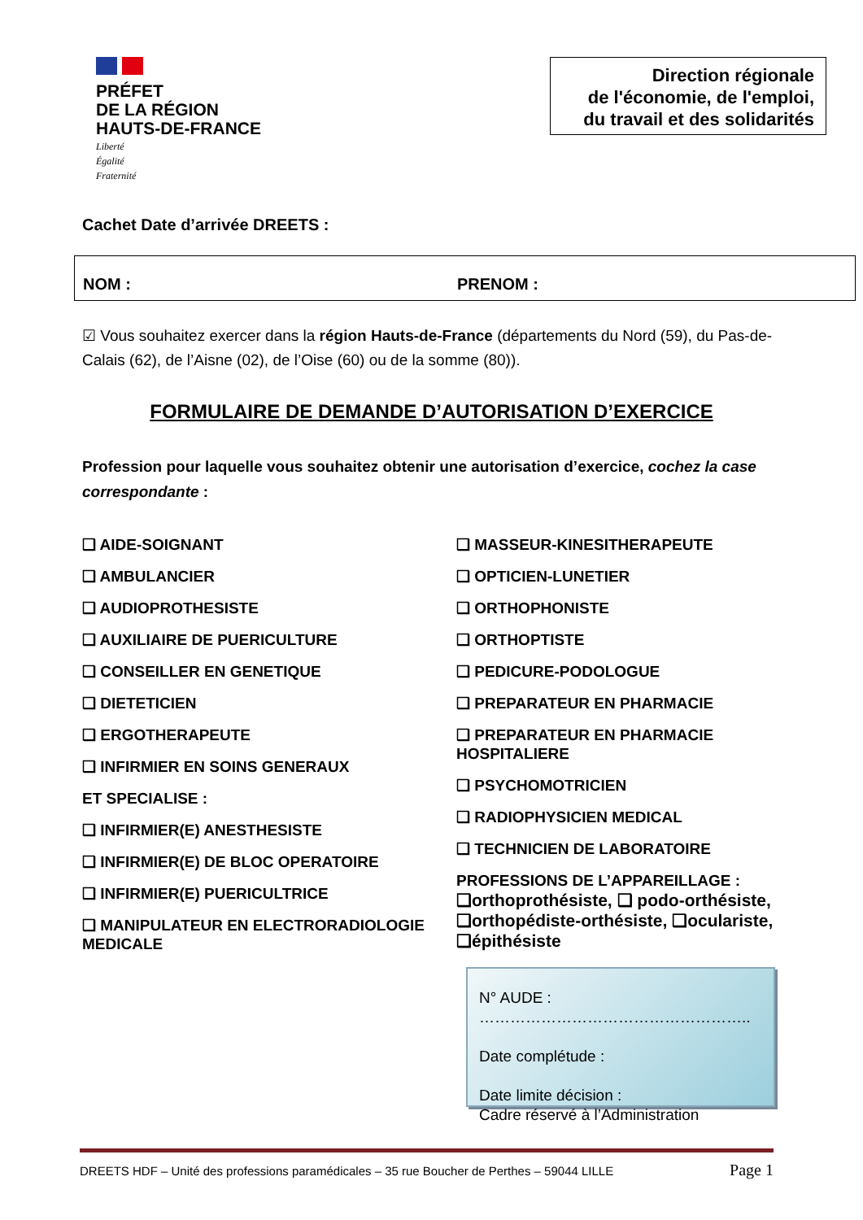PRÉFET
DE LA RÉGION
HAUTS-DE-FRANCE
Liberté
Égalité
Fraternité
Direction régionale
de l'économie, de l'emploi,
du travail et des solidarités
Cachet Date d’arrivée DREETS :
NOM : PRENOM :
☑ Vous souhaitez exercer dans la région Hauts-de-France (départements du Nord (59), du Pas-de-Calais (62), de l’Aisne (02), de l’Oise (60) ou de la somme (80)).
FORMULAIRE DE DEMANDE D’AUTORISATION D’EXERCICE
Profession pour laquelle vous souhaitez obtenir une autorisation d’exercice, cochez la case correspondante :
❑ AIDE-SOIGNANT
❑ AMBULANCIER
❑ AUDIOPROTHESISTE
❑ AUXILIAIRE DE PUERICULTURE
❑ CONSEILLER EN GENETIQUE
❑ DIETETICIEN
❑ ERGOTHERAPEUTE
❑ INFIRMIER EN SOINS GENERAUX
ET SPECIALISE :
❑ INFIRMIER(E) ANESTHESISTE
❑ INFIRMIER(E) DE BLOC OPERATOIRE
❑ INFIRMIER(E) PUERICULTRICE
❑ MANIPULATEUR EN ELECTRORADIOLOGIE MEDICALE
❑ MASSEUR-KINESITHERAPEUTE
❑ OPTICIEN-LUNETIER
❑ ORTHOPHONISTE
❑ ORTHOPTISTE
❑ PEDICURE-PODOLOGUE
❑ PREPARATEUR EN PHARMACIE
❑ PREPARATEUR EN PHARMACIE HOSPITALIERE
❑ PSYCHOMOTRICIEN
❑ RADIOPHYSICIEN MEDICAL
❑ TECHNICIEN DE LABORATOIRE
PROFESSIONS DE L’APPAREILLAGE :
❑orthoprothésiste, ❑ podo-orthésiste, ❑orthopédiste-orthésiste, ❑oculariste, ❑épithésiste
N° AUDE :
……………………………………………..
Date complétude :
Date limite décision :
Cadre réservé à l’Administration
DREETS HDF – Unité des professions paramédicales – 35 rue Boucher de Perthes – 59044 LILLE Page 1